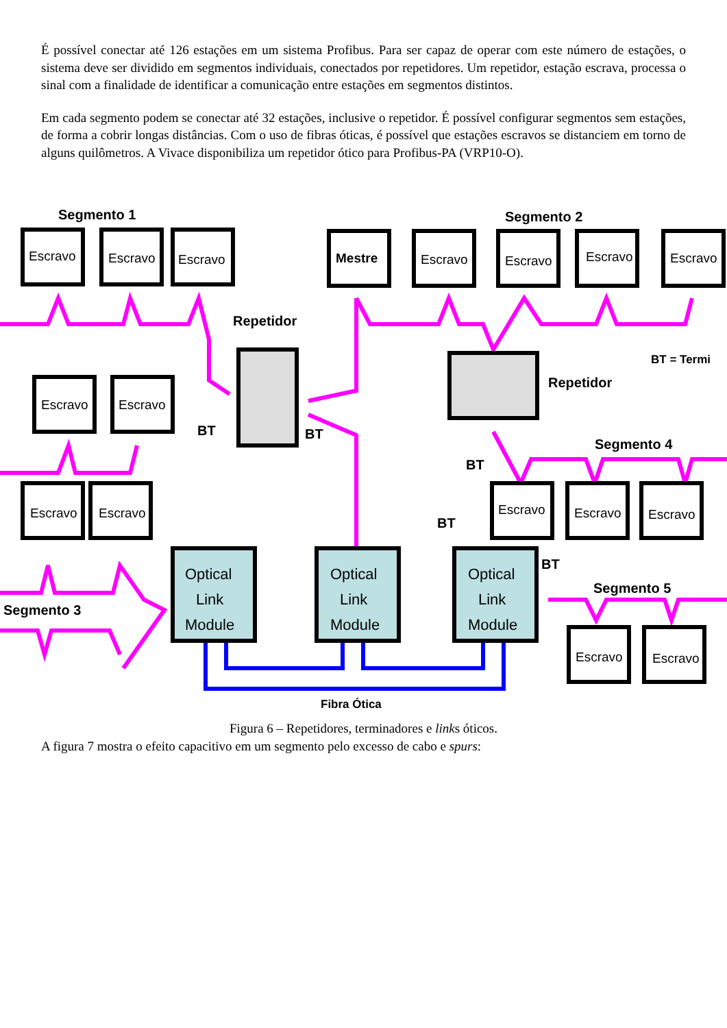É possível conectar até 126 estações em um sistema Profibus. Para ser capaz de operar com este número de estações, o sistema deve ser dividido em segmentos individuais, conectados por repetidores. Um repetidor, estação escrava, processa o sinal com a finalidade de identificar a comunicação entre estações em segmentos distintos.
Em cada segmento podem se conectar até 32 estações, inclusive o repetidor. É possível configurar segmentos sem estações, de forma a cobrir longas distâncias. Com o uso de fibras óticas, é possível que estações escravos se distanciem em torno de alguns quilômetros. A Vivace disponibiliza um repetidor ótico para Profibus-PA (VRP10-O).
Escravo
Escravo
Escravo
Mestre
Escravo
Escravo
Escravo
Escravo
Escravo
Escravo
Escravo
Escravo
Escravo
Escravo
Escravo
Escravo
Escravo
Optical
Link
Module
Optical
Link
Module
Optical
Link
Module
Segmento 1
Segmento 2
Repetidor
Repetidor
BT = Termi
Segmento 4
Segmento 5
Segmento 3
BT
BT
BT
BT
BT
Fibra Ótica
Figura 6 – Repetidores, terminadores e links óticos.
A figura 7 mostra o efeito capacitivo em um segmento pelo excesso de cabo e spurs: